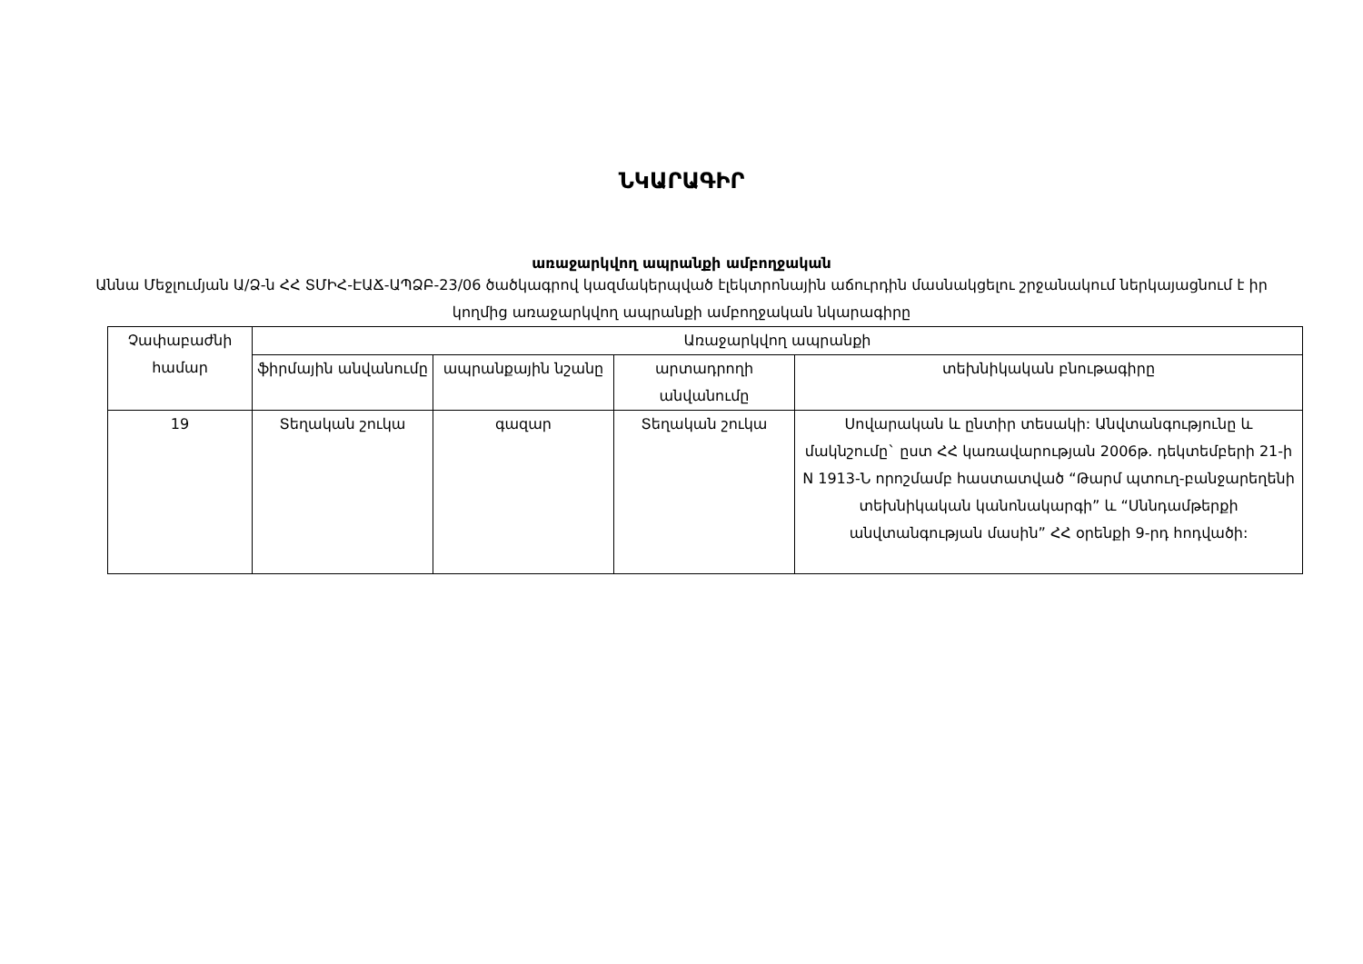ՆԿԱՐԱԳԻՐ
առաջարկվող ապրանքի ամբողջական
Աննա Մեջլումյան Ա/Ձ-ն ՀՀ ՏՄԻՀ-ԷԱՃ-ԱՊՁԲ-23/06 ծածկագրով կազմակերպված էլեկտրոնային աճուրդին մասնակցելու շրջանակում ներկայացնում է իր կողմից առաջարկվող ապրանքի ամբողջական նկարագիրը
| Չափաբաժնի համար | Առաջարկվող ապրանքի | | | |
| --- | --- | --- | --- | --- |
| | ֆիրմային անվանումը | ապրանքային նշանը | արտադրողի անվանումը | տեխնիկական բնութագիրը |
| 19 | Տեղական շուկա | գազար | Տեղական շուկա | Սովարական և ընտիր տեսակի: Անվտանգությունը և մակնշումը` ըստ ՀՀ կառավարության 2006թ. դեկտեմբերի 21-ի N 1913-Ն որոշմամբ հաստատված “Թարմ պտուղ-բանջարեղենի տեխնիկական կանոնակարգի” և “Սննդամթերքի անվտանգության մասին” ՀՀ օրենքի 9-րդ հոդվածի: |